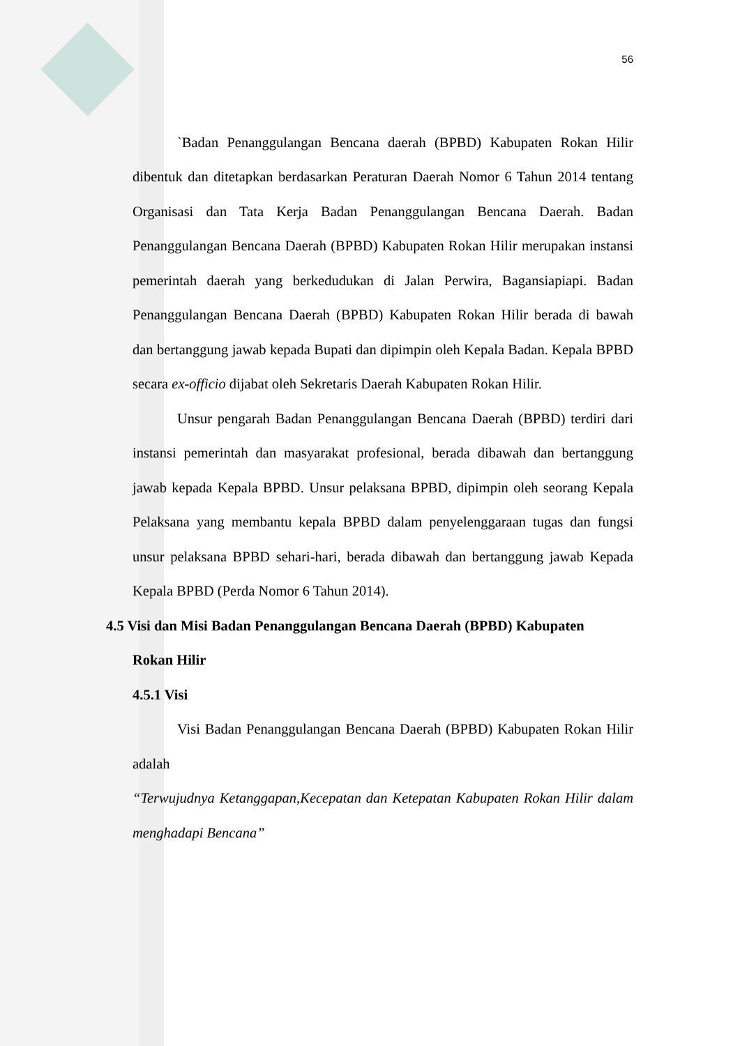56
`Badan Penanggulangan Bencana daerah (BPBD) Kabupaten Rokan Hilir dibentuk dan ditetapkan berdasarkan Peraturan Daerah Nomor 6 Tahun 2014 tentang Organisasi dan Tata Kerja Badan Penanggulangan Bencana Daerah. Badan Penanggulangan Bencana Daerah (BPBD) Kabupaten Rokan Hilir merupakan instansi pemerintah daerah yang berkedudukan di Jalan Perwira, Bagansiapiapi. Badan Penanggulangan Bencana Daerah (BPBD) Kabupaten Rokan Hilir berada di bawah dan bertanggung jawab kepada Bupati dan dipimpin oleh Kepala Badan. Kepala BPBD secara ex-officio dijabat oleh Sekretaris Daerah Kabupaten Rokan Hilir.
Unsur pengarah Badan Penanggulangan Bencana Daerah (BPBD) terdiri dari instansi pemerintah dan masyarakat profesional, berada dibawah dan bertanggung jawab kepada Kepala BPBD. Unsur pelaksana BPBD, dipimpin oleh seorang Kepala Pelaksana yang membantu kepala BPBD dalam penyelenggaraan tugas dan fungsi unsur pelaksana BPBD sehari-hari, berada dibawah dan bertanggung jawab Kepada Kepala BPBD (Perda Nomor 6 Tahun 2014).
4.5 Visi dan Misi Badan Penanggulangan Bencana Daerah (BPBD) Kabupaten
Rokan Hilir
4.5.1 Visi
Visi Badan Penanggulangan Bencana Daerah (BPBD) Kabupaten Rokan Hilir adalah
“Terwujudnya Ketanggapan,Kecepatan dan Ketepatan Kabupaten Rokan Hilir dalam menghadapi Bencana”